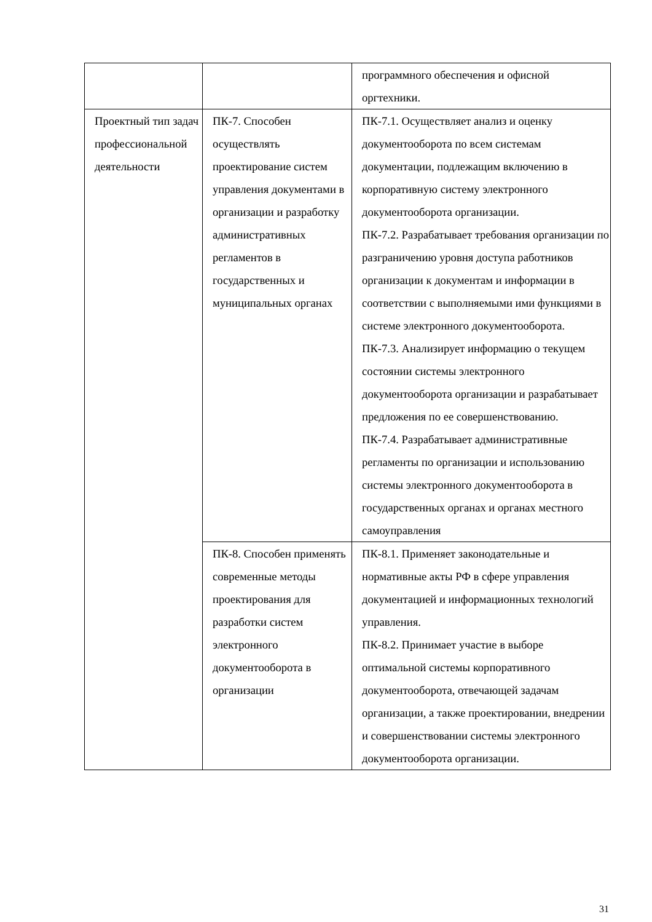| | | программного обеспечения и офисной оргтехники. |
| Проектный тип задач профессиональной деятельности | ПК-7. Способен осуществлять проектирование систем управления документами в организации и разработку административных регламентов в государственных и муниципальных органах | ПК-7.1. Осуществляет анализ и оценку документооборота по всем системам документации, подлежащим включению в корпоративную систему электронного документооборота организации. ПК-7.2. Разрабатывает требования организации по разграничению уровня доступа работников организации к документам и информации в соответствии с выполняемыми ими функциями в системе электронного документооборота. ПК-7.3. Анализирует информацию о текущем состоянии системы электронного документооборота организации и разрабатывает предложения по ее совершенствованию. ПК-7.4. Разрабатывает административные регламенты по организации и использованию системы электронного документооборота в государственных органах и органах местного самоуправления |
| | ПК-8. Способен применять современные методы проектирования для разработки систем электронного документооборота в организации | ПК-8.1. Применяет законодательные и нормативные акты РФ в сфере управления документацией и информационных технологий управления. ПК-8.2. Принимает участие в выборе оптимальной системы корпоративного документооборота, отвечающей задачам организации, а также проектировании, внедрении и совершенствовании системы электронного документооборота организации. |
31